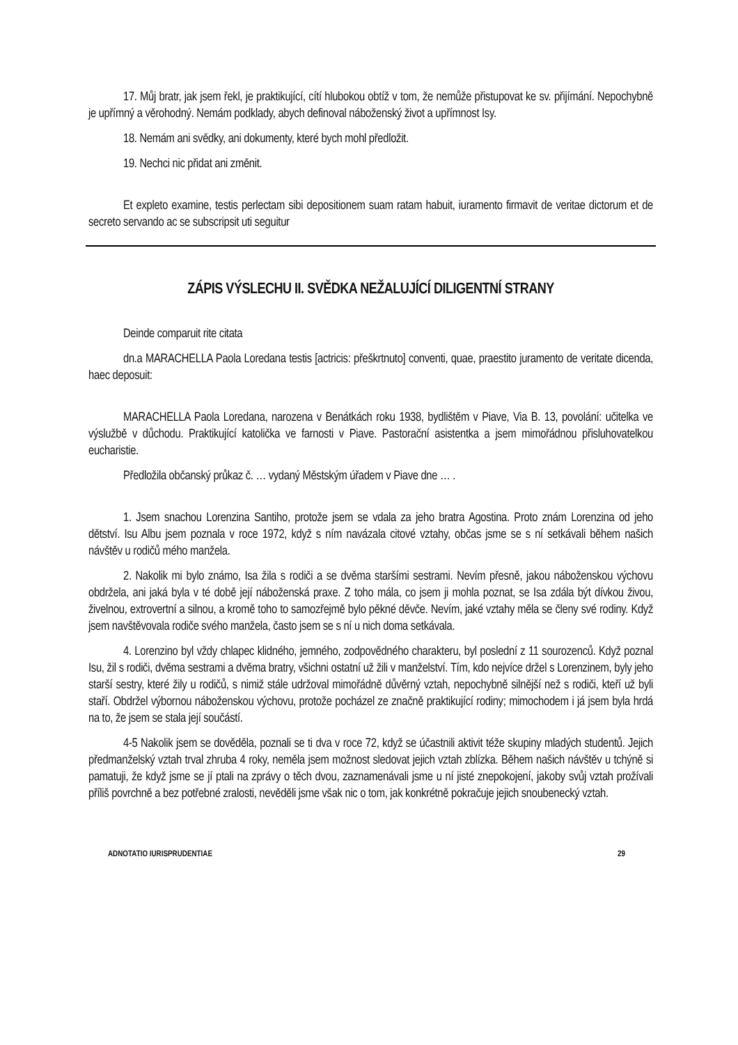17. Můj bratr, jak jsem řekl, je praktikující, cítí hlubokou obtíž v tom, že nemůže přistupovat ke sv. přijímání. Nepochybně je upřímný a věrohodný. Nemám podklady, abych definoval náboženský život a upřímnost Isy.
18. Nemám ani svědky, ani dokumenty, které bych mohl předložit.
19. Nechci nic přidat ani změnit.
Et expleto examine, testis perlectam sibi depositionem suam ratam habuit, iuramento firmavit de veritae dictorum et de secreto servando ac se subscripsit uti seguitur
ZÁPIS VÝSLECHU II. SVĚDKA NEŽALUJÍCÍ DILIGENTNÍ STRANY
Deinde comparuit rite citata
dn.a MARACHELLA Paola Loredana testis [actricis: přeškrtnuto] conventi, quae, praestito juramento de veritate dicenda, haec deposuit:
MARACHELLA Paola Loredana, narozena v Benátkách roku 1938, bydlištěm v Piave, Via B. 13, povolání: učitelka ve výslužbě v důchodu. Praktikující katolička ve farnosti v Piave. Pastorační asistentka a jsem mimořádnou přisluhovatelkou eucharistie.
Předložila občanský průkaz č. … vydaný Městským úřadem v Piave dne … .
1. Jsem snachou Lorenzina Santiho, protože jsem se vdala za jeho bratra Agostina. Proto znám Lorenzina od jeho dětství. Isu Albu jsem poznala v roce 1972, když s ním navázala citové vztahy, občas jsme se s ní setkávali během našich návštěv u rodičů mého manžela.
2. Nakolik mi bylo známo, Isa žila s rodiči a se dvěma staršími sestrami. Nevím přesně, jakou náboženskou výchovu obdržela, ani jaká byla v té době její náboženská praxe. Z toho mála, co jsem ji mohla poznat, se Isa zdála být dívkou živou, živelnou, extrovertní a silnou, a kromě toho to samozřejmě bylo pěkné děvče. Nevím, jaké vztahy měla se členy své rodiny. Když jsem navštěvovala rodiče svého manžela, často jsem se s ní u nich doma setkávala.
4. Lorenzino byl vždy chlapec klidného, jemného, zodpovědného charakteru, byl poslední z 11 sourozenců. Když poznal Isu, žil s rodiči, dvěma sestrami a dvěma bratry, všichni ostatní už žili v manželství. Tím, kdo nejvíce držel s Lorenzinem, byly jeho starší sestry, které žily u rodičů, s nimiž stále udržoval mimořádně důvěrný vztah, nepochybně silnější než s rodiči, kteří už byli staří. Obdržel výbornou náboženskou výchovu, protože pocházel ze značně praktikující rodiny; mimochodem i já jsem byla hrdá na to, že jsem se stala její součástí.
4-5 Nakolik jsem se dověděla, poznali se ti dva v roce 72, když se účastnili aktivit téže skupiny mladých studentů. Jejich předmanželský vztah trval zhruba 4 roky, neměla jsem možnost sledovat jejich vztah zblízka. Během našich návštěv u tchýně si pamatuji, že když jsme se jí ptali na zprávy o těch dvou, zaznamenávali jsme u ní jisté znepokojení, jakoby svůj vztah prožívali příliš povrchně a bez potřebné zralosti, nevěděli jsme však nic o tom, jak konkrétně pokračuje jejich snoubenecký vztah.
ADNOTATIO IURISPRUDENTIAE 29